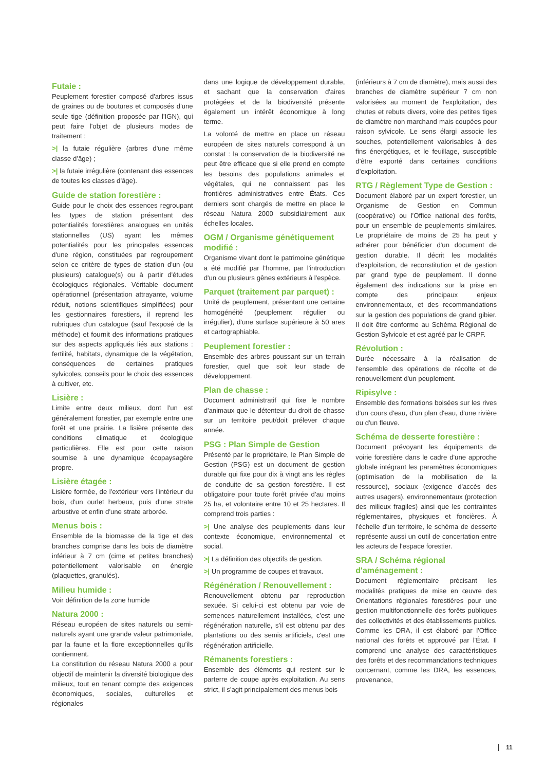Futaie :
Peuplement forestier composé d'arbres issus de graines ou de boutures et composés d'une seule tige (définition proposée par l'IGN), qui peut faire l'objet de plusieurs modes de traitement :
>| la futaie régulière (arbres d'une même classe d'âge) ;
>| la futaie irrégulière (contenant des essences de toutes les classes d'âge).
Guide de station forestière :
Guide pour le choix des essences regroupant les types de station présentant des potentialités forestières analogues en unités stationnelles (US) ayant les mêmes potentialités pour les principales essences d'une région, constituées par regroupement selon ce critère de types de station d'un (ou plusieurs) catalogue(s) ou à partir d'études écologiques régionales. Véritable document opérationnel (présentation attrayante, volume réduit, notions scientifiques simplifiées) pour les gestionnaires forestiers, il reprend les rubriques d'un catalogue (sauf l'exposé de la méthode) et fournit des informations pratiques sur des aspects appliqués liés aux stations : fertilité, habitats, dynamique de la végétation, conséquences de certaines pratiques sylvicoles, conseils pour le choix des essences à cultiver, etc.
Lisière :
Limite entre deux milieux, dont l'un est généralement forestier, par exemple entre une forêt et une prairie. La lisière présente des conditions climatique et écologique particulières. Elle est pour cette raison soumise à une dynamique écopaysagère propre.
Lisière étagée :
Lisière formée, de l'extérieur vers l'intérieur du bois, d'un ourlet herbeux, puis d'une strate arbustive et enfin d'une strate arborée.
Menus bois :
Ensemble de la biomasse de la tige et des branches comprise dans les bois de diamètre inférieur à 7 cm (cime et petites branches) potentiellement valorisable en énergie (plaquettes, granulés).
Milieu humide :
Voir définition de la zone humide
Natura 2000 :
Réseau européen de sites naturels ou semi-naturels ayant une grande valeur patrimoniale, par la faune et la flore exceptionnelles qu'ils contiennent.
La constitution du réseau Natura 2000 a pour objectif de maintenir la diversité biologique des milieux, tout en tenant compte des exigences économiques, sociales, culturelles et régionales
dans une logique de développement durable, et sachant que la conservation d'aires protégées et de la biodiversité présente également un intérêt économique à long terme.
La volonté de mettre en place un réseau européen de sites naturels correspond à un constat : la conservation de la biodiversité ne peut être efficace que si elle prend en compte les besoins des populations animales et végétales, qui ne connaissent pas les frontières administratives entre États. Ces derniers sont chargés de mettre en place le réseau Natura 2000 subsidiairement aux échelles locales.
OGM / Organisme génétiquement modifié :
Organisme vivant dont le patrimoine génétique a été modifié par l'homme, par l'introduction d'un ou plusieurs gênes extérieurs à l'espèce.
Parquet (traitement par parquet) :
Unité de peuplement, présentant une certaine homogénéité (peuplement régulier ou irrégulier), d'une surface supérieure à 50 ares et cartographiable.
Peuplement forestier :
Ensemble des arbres poussant sur un terrain forestier, quel que soit leur stade de développement.
Plan de chasse :
Document administratif qui fixe le nombre d'animaux que le détenteur du droit de chasse sur un territoire peut/doit prélever chaque année.
PSG : Plan Simple de Gestion
Présenté par le propriétaire, le Plan Simple de Gestion (PSG) est un document de gestion durable qui fixe pour dix à vingt ans les règles de conduite de sa gestion forestière. Il est obligatoire pour toute forêt privée d'au moins 25 ha, et volontaire entre 10 et 25 hectares. Il comprend trois parties :
>| Une analyse des peuplements dans leur contexte économique, environnemental et social.
>| La définition des objectifs de gestion.
>| Un programme de coupes et travaux.
Régénération / Renouvellement :
Renouvellement obtenu par reproduction sexuée. Si celui-ci est obtenu par voie de semences naturellement installées, c'est une régénération naturelle, s'il est obtenu par des plantations ou des semis artificiels, c'est une régénération artificielle.
Rémanents forestiers :
Ensemble des éléments qui restent sur le parterre de coupe après exploitation. Au sens strict, il s'agit principalement des menus bois
(inférieurs à 7 cm de diamètre), mais aussi des branches de diamètre supérieur 7 cm non valorisées au moment de l'exploitation, des chutes et rebuts divers, voire des petites tiges de diamètre non marchand mais coupées pour raison sylvicole. Le sens élargi associe les souches, potentiellement valorisables à des fins énergétiques, et le feuillage, susceptible d'être exporté dans certaines conditions d'exploitation.
RTG / Règlement Type de Gestion :
Document élaboré par un expert forestier, un Organisme de Gestion en Commun (coopérative) ou l'Office national des forêts, pour un ensemble de peuplements similaires. Le propriétaire de moins de 25 ha peut y adhérer pour bénéficier d'un document de gestion durable. Il décrit les modalités d'exploitation, de reconstitution et de gestion par grand type de peuplement. Il donne également des indications sur la prise en compte des principaux enjeux environnementaux, et des recommandations sur la gestion des populations de grand gibier. Il doit être conforme au Schéma Régional de Gestion Sylvicole et est agréé par le CRPF.
Révolution :
Durée nécessaire à la réalisation de l'ensemble des opérations de récolte et de renouvellement d'un peuplement.
Ripisylve :
Ensemble des formations boisées sur les rives d'un cours d'eau, d'un plan d'eau, d'une rivière ou d'un fleuve.
Schéma de desserte forestière :
Document prévoyant les équipements de voirie forestière dans le cadre d'une approche globale intégrant les paramètres économiques (optimisation de la mobilisation de la ressource), sociaux (exigence d'accès des autres usagers), environnementaux (protection des milieux fragiles) ainsi que les contraintes réglementaires, physiques et foncières. À l'échelle d'un territoire, le schéma de desserte représente aussi un outil de concertation entre les acteurs de l'espace forestier.
SRA / Schéma régional d'aménagement :
Document réglementaire précisant les modalités pratiques de mise en œuvre des Orientations régionales forestières pour une gestion multifonctionnelle des forêts publiques des collectivités et des établissements publics. Comme les DRA, il est élaboré par l'Office national des forêts et approuvé par l'État. Il comprend une analyse des caractéristiques des forêts et des recommandations techniques concernant, comme les DRA, les essences, provenance,
11